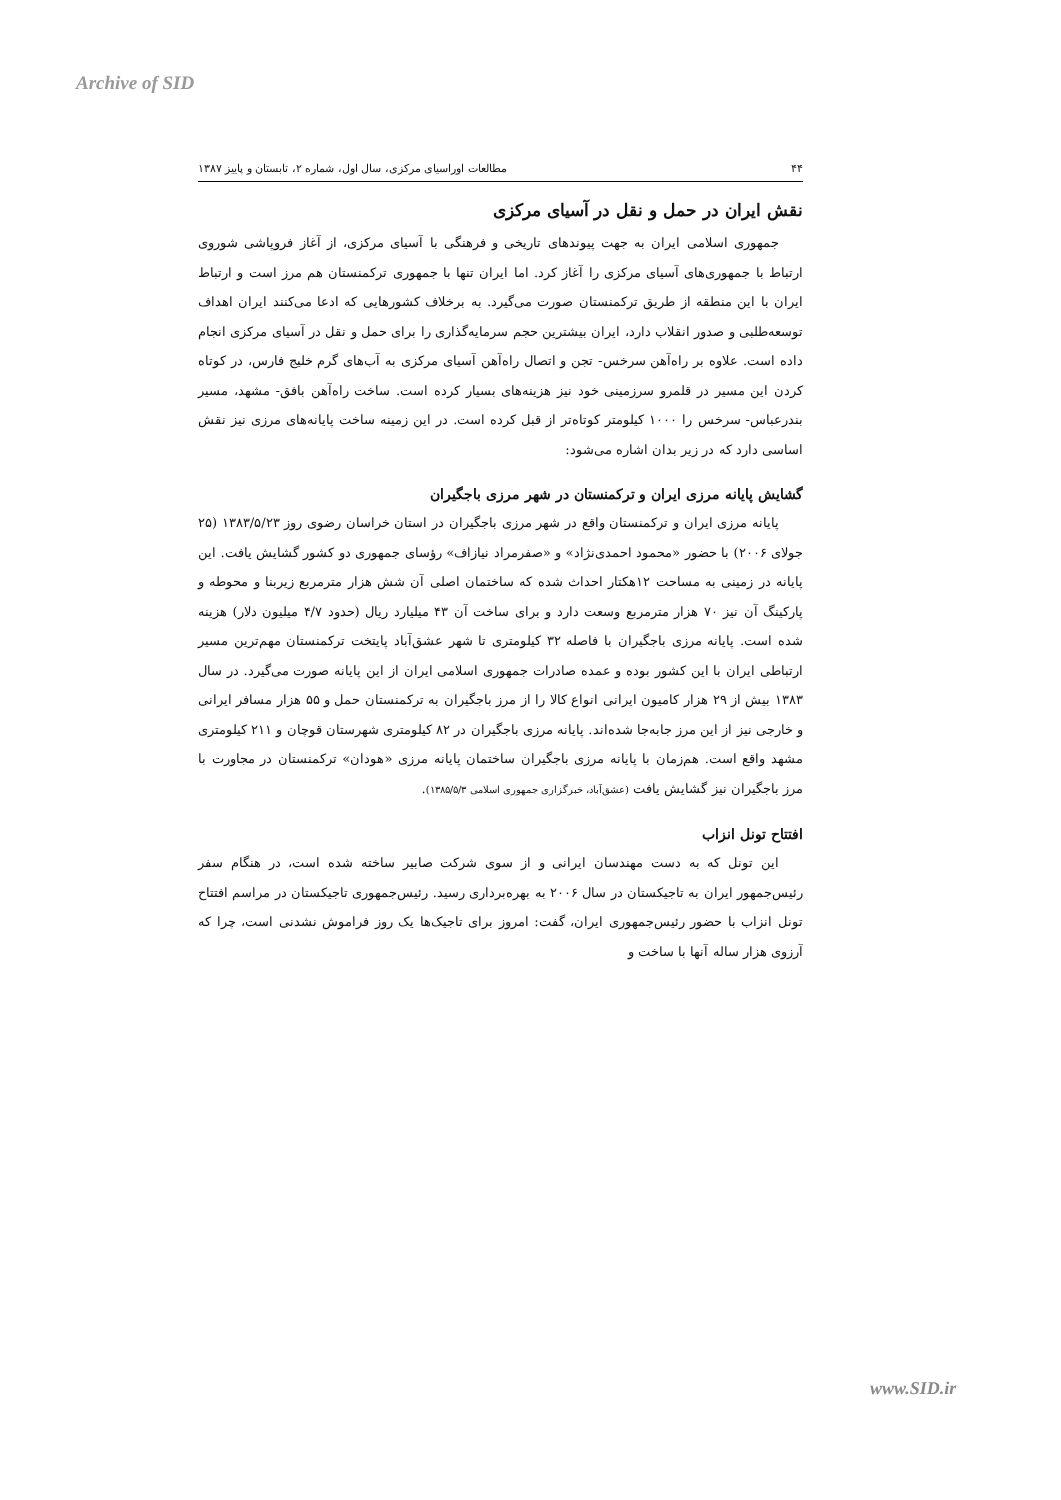Archive of SID
۴۴ مطالعات اوراسیای مرکزی، سال اول، شماره ۲، تابستان و پاییز ۱۳۸۷
نقش ایران در حمل و نقل در آسیای مرکزی
جمهوری اسلامی ایران به جهت پیوندهای تاریخی و فرهنگی با آسیای مرکزی، از آغاز فروپاشی شوروی ارتباط با جمهوری‌های آسیای مرکزی را آغاز کرد. اما ایران تنها با جمهوری ترکمنستان هم مرز است و ارتباط ایران با این منطقه از طریق ترکمنستان صورت می‌گیرد. به برخلاف کشورهایی که ادعا می‌کنند ایران اهداف توسعه‌طلبی و صدور انقلاب دارد، ایران بیشترین حجم سرمایه‌گذاری را برای حمل و نقل در آسیای مرکزی انجام داده است. علاوه بر راه‌آهن سرخس- تجن و اتصال راه‌آهن آسیای مرکزی به آب‌های گرم خلیج فارس، در کوتاه کردن این مسیر در قلمرو سرزمینی خود نیز هزینه‌های بسیار کرده است. ساخت راه‌آهن بافق- مشهد، مسیر بندرعباس- سرخس را ۱۰۰۰ کیلومتر کوتاه‌تر از قبل کرده است. در این زمینه ساخت پایانه‌های مرزی نیز نقش اساسی دارد که در زیر بدان اشاره می‌شود:
گشایش پایانه مرزی ایران و ترکمنستان در شهر مرزی باجگیران
پایانه مرزی ایران و ترکمنستان واقع در شهر مرزی باجگیران در استان خراسان رضوی روز ۱۳۸۳/۵/۲۳ (۲۵ جولای ۲۰۰۶) با حضور «محمود احمدی‌نژاد» و «صفرمراد نیازاف» رؤسای جمهوری دو کشور گشایش یافت. این پایانه در زمینی به مساحت ۱۲هکتار احداث شده که ساختمان اصلی آن شش هزار مترمربع زیربنا و محوطه و پارکینگ آن نیز ۷۰ هزار مترمربع وسعت دارد و برای ساخت آن ۴۳ میلیارد ریال (حدود ۴/۷ میلیون دلار) هزینه شده است. پایانه مرزی باجگیران با فاصله ۳۲ کیلومتری تا شهر عشق‌آباد پایتخت ترکمنستان مهم‌ترین مسیر ارتباطی ایران با این کشور بوده و عمده صادرات جمهوری اسلامی ایران از این پایانه صورت می‌گیرد. در سال ۱۳۸۳ بیش از ۲۹ هزار کامیون ایرانی انواع کالا را از مرز باجگیران به ترکمنستان حمل و ۵۵ هزار مسافر ایرانی و خارجی نیز از این مرز جابه‌جا شده‌اند. پایانه مرزی باجگیران در ۸۲ کیلومتری شهرستان قوچان و ۲۱۱ کیلومتری مشهد واقع است. هم‌زمان با پایانه مرزی باجگیران ساختمان پایانه مرزی «هودان» ترکمنستان در مجاورت با مرز باجگیران نیز گشایش یافت (عشق‌آباد، خبرگزاری جمهوری اسلامی ۱۳۸۵/۵/۳).
افتتاح تونل انزاب
این تونل که به دست مهندسان ایرانی و از سوی شرکت صابیر ساخته شده است، در هنگام سفر رئیس‌جمهور ایران به تاجیکستان در سال ۲۰۰۶ به بهره‌برداری رسید. رئیس‌جمهوری تاجیکستان در مراسم افتتاح تونل انزاب با حضور رئیس‌جمهوری ایران، گفت: امروز برای تاجیک‌ها یک روز فراموش نشدنی است، چرا که آرزوی هزار ساله آنها با ساخت و
www.SID.ir